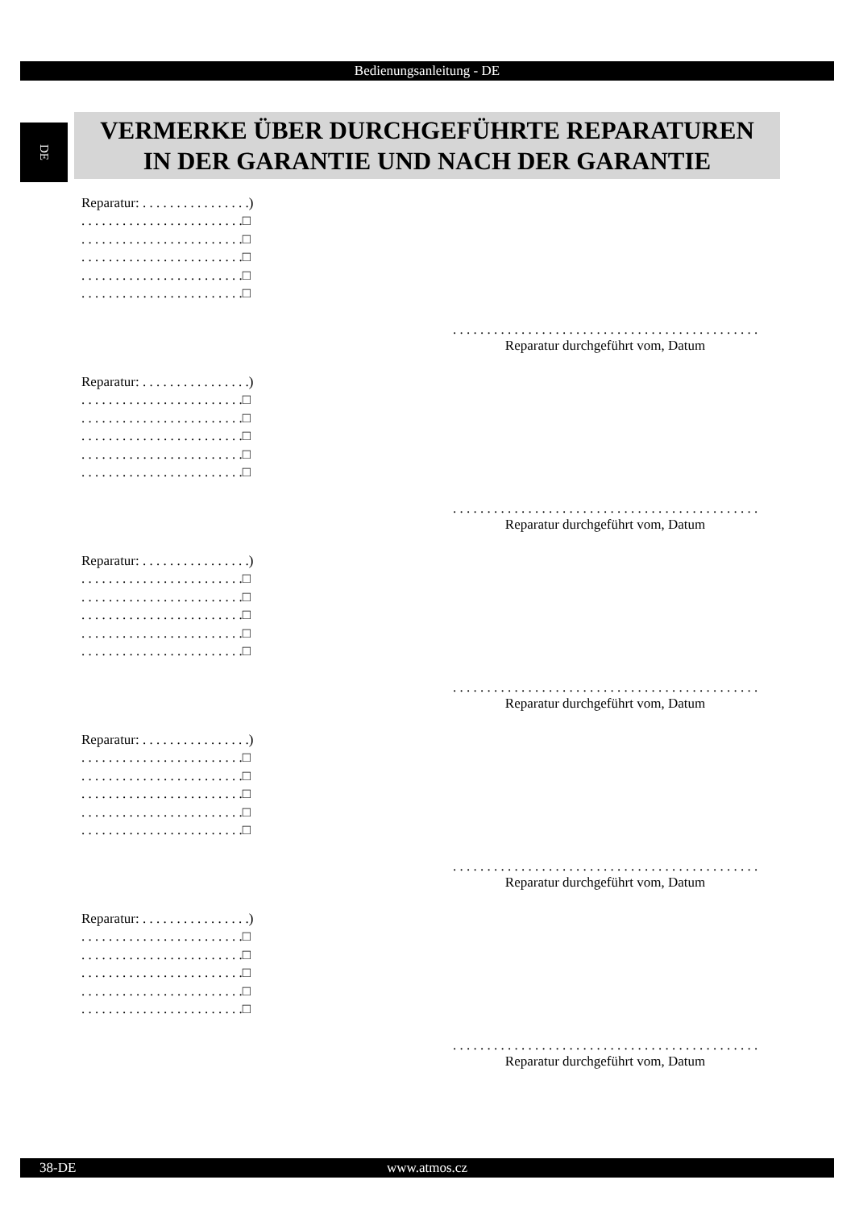Bedienungsanleitung - DE
DE
VERMERKE ÜBER DURCHGEFÜHRTE REPARATUREN
IN DER GARANTIE UND NACH DER GARANTIE
Reparatur: . . . . . . . . . . . . . . . .) . . . . . . . . . . . . . . . . . . . . . . . .□ . . . . . . . . . . . . . . . . . . . . . . . .□ . . . . . . . . . . . . . . . . . . . . . . . .□ . . . . . . . . . . . . . . . . . . . . . . . .□ . . . . . . . . . . . . . . . . . . . . . . . .□
. . . . . . . . . . . . . . . . . . . . . . . . . . . . . . . . . . . . . . . . . . . . .
Reparatur durchgeführt vom, Datum
Reparatur: . . . . . . . . . . . . . . . .) . . . . . . . . . . . . . . . . . . . . . . . .□ . . . . . . . . . . . . . . . . . . . . . . . .□ . . . . . . . . . . . . . . . . . . . . . . . .□ . . . . . . . . . . . . . . . . . . . . . . . .□ . . . . . . . . . . . . . . . . . . . . . . . .□
. . . . . . . . . . . . . . . . . . . . . . . . . . . . . . . . . . . . . . . . . . . . .
Reparatur durchgeführt vom, Datum
Reparatur: . . . . . . . . . . . . . . . .) . . . . . . . . . . . . . . . . . . . . . . . .□ . . . . . . . . . . . . . . . . . . . . . . . .□ . . . . . . . . . . . . . . . . . . . . . . . .□ . . . . . . . . . . . . . . . . . . . . . . . .□ . . . . . . . . . . . . . . . . . . . . . . . .□
. . . . . . . . . . . . . . . . . . . . . . . . . . . . . . . . . . . . . . . . . . . . .
Reparatur durchgeführt vom, Datum
Reparatur: . . . . . . . . . . . . . . . .) . . . . . . . . . . . . . . . . . . . . . . . .□ . . . . . . . . . . . . . . . . . . . . . . . .□ . . . . . . . . . . . . . . . . . . . . . . . .□ . . . . . . . . . . . . . . . . . . . . . . . .□ . . . . . . . . . . . . . . . . . . . . . . . .□
. . . . . . . . . . . . . . . . . . . . . . . . . . . . . . . . . . . . . . . . . . . . .
Reparatur durchgeführt vom, Datum
Reparatur: . . . . . . . . . . . . . . . .) . . . . . . . . . . . . . . . . . . . . . . . .□ . . . . . . . . . . . . . . . . . . . . . . . .□ . . . . . . . . . . . . . . . . . . . . . . . .□ . . . . . . . . . . . . . . . . . . . . . . . .□ . . . . . . . . . . . . . . . . . . . . . . . .□
. . . . . . . . . . . . . . . . . . . . . . . . . . . . . . . . . . . . . . . . . . . . .
Reparatur durchgeführt vom, Datum
38-DE
www.atmos.cz